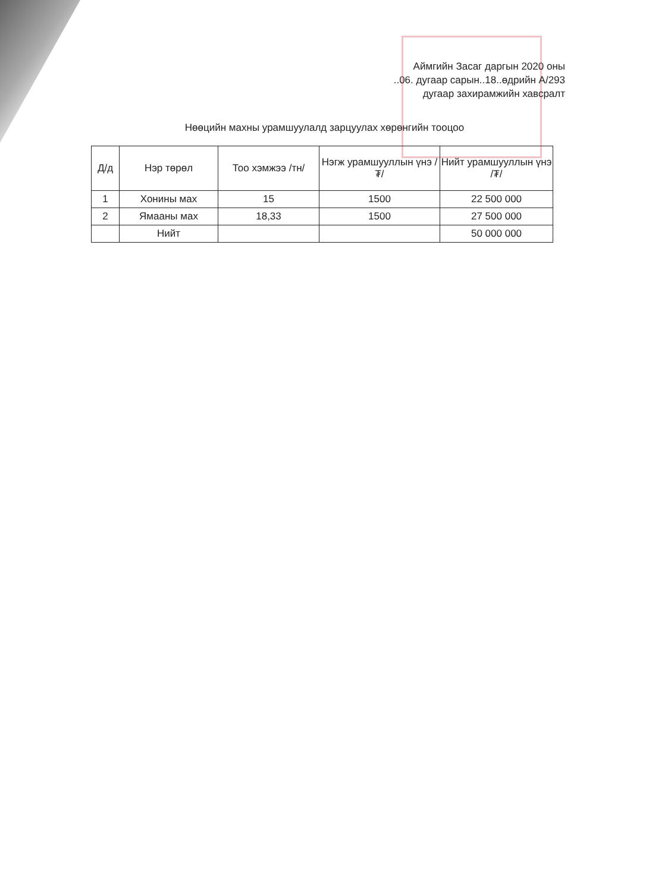Аймгийн Засаг даргын 2020 оны
..06. дугаар сарын..18..өдрийн А/293
дугаар захирамжийн хавсралт
Нөөцийн махны урамшуулалд зарцуулах хөрөнгийн тооцоо
| Д/д | Нэр төрөл | Тоо хэмжээ /тн/ | Нэгж урамшууллын үнэ /₮/ | Нийт урамшууллын үнэ /₮/ |
| --- | --- | --- | --- | --- |
| 1 | Хонины мах | 15 | 1500 | 22 500 000 |
| 2 | Ямааны мах | 18,33 | 1500 | 27 500 000 |
| | Нийт | | | 50 000 000 |